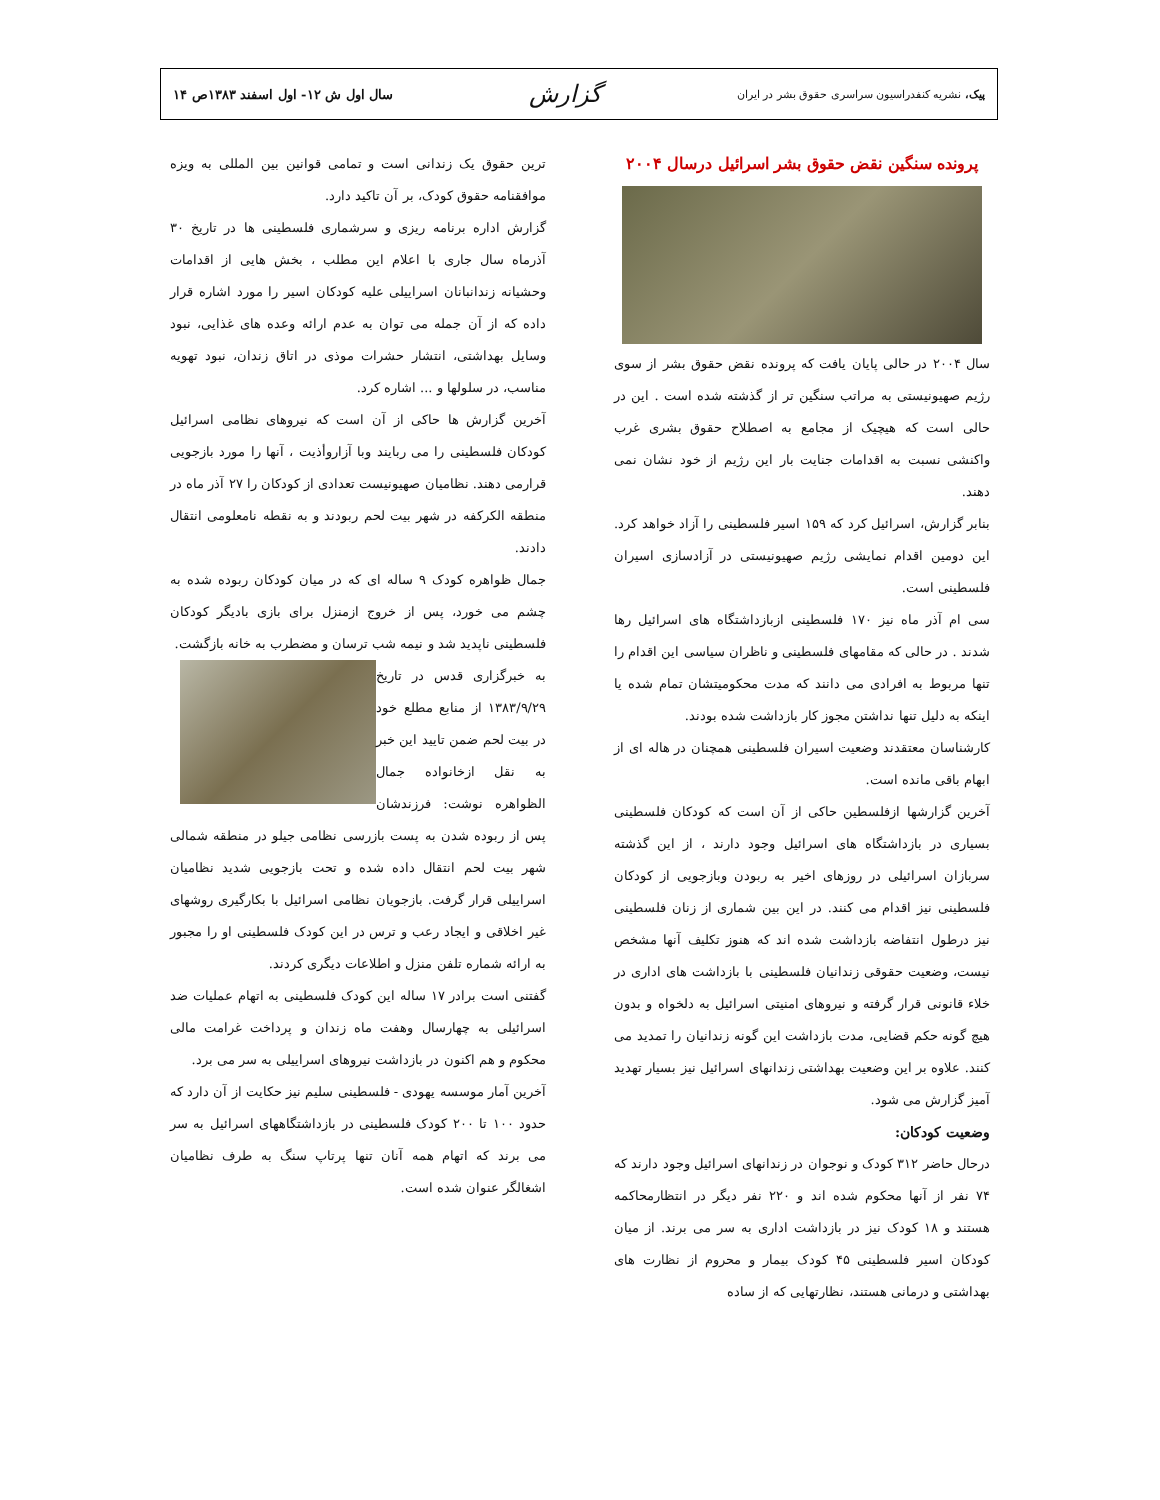پیک، نشریه کنفدراسیون سراسری حقوق بشر در ایران گزارش سال اول ش ۱۲- اول اسفند ۱۳۸۳ص ۱۴
پرونده سنگین نقض حقوق بشر اسرائیل درسال ۲۰۰۴
سال ۲۰۰۴ در حالی پایان یافت که پرونده نقض حقوق بشر از سوی رژیم صهیونیستی به مراتب سنگین تر از گذشته شده است . این در حالی است که هیچیک از مجامع به اصطلاح حقوق بشری غرب واکنشی نسبت به اقدامات جنایت بار این رژیم از خود نشان نمی دهند.
بنابر گزارش، اسرائیل کرد که ۱۵۹ اسیر فلسطینی را آزاد خواهد کرد. این دومین اقدام نمایشی رژیم صهیونیستی در آزادسازی اسیران فلسطینی است.
سی ام آذر ماه نیز ۱۷۰ فلسطینی ازبازداشتگاه های اسرائیل رها شدند . در حالی که مقامهای فلسطینی و ناظران سیاسی این اقدام را تنها مربوط به افرادی می دانند که مدت محکومیتشان تمام شده یا اینکه به دلیل تنها نداشتن مجوز کار بازداشت شده بودند.
کارشناسان معتقدند وضعیت اسیران فلسطینی همچنان در هاله ای از ابهام باقی مانده است.
آخرین گزارشها ازفلسطین حاکی از آن است که کودکان فلسطینی بسیاری در بازداشتگاه های اسرائیل وجود دارند ، از این گذشته سربازان اسرائیلی در روزهای اخیر به ربودن وبازجویی از کودکان فلسطینی نیز اقدام می کنند. در این بین شماری از زنان فلسطینی نیز درطول انتفاضه بازداشت شده اند که هنوز تکلیف آنها مشخص نیست، وضعیت حقوقی زندانیان فلسطینی با بازداشت های اداری در خلاء قانونی قرار گرفته و نیروهای امنیتی اسرائیل به دلخواه و بدون هیچ گونه حکم قضایی، مدت بازداشت این گونه زندانیان را تمدید می کنند. علاوه بر این وضعیت بهداشتی زندانهای اسرائیل نیز بسیار تهدید آمیز گزارش می شود.
وضعیت کودکان:
درحال حاضر ۳۱۲ کودک و نوجوان در زندانهای اسرائیل وجود دارند که ۷۴ نفر از آنها محکوم شده اند و ۲۲۰ نفر دیگر در انتظارمحاکمه هستند و ۱۸ کودک نیز در بازداشت اداری به سر می برند. از میان کودکان اسیر فلسطینی ۴۵ کودک بیمار و محروم از نظارت های بهداشتی و درمانی هستند، نظارتهایی که از ساده
ترین حقوق یک زندانی است و تمامی قوانین بین المللی به ویزه موافقنامه حقوق کودک، بر آن تاکید دارد.
گزارش اداره برنامه ریزی و سرشماری فلسطینی ها در تاریخ ۳۰ آذرماه سال جاری با اعلام این مطلب ، بخش هایی از اقدامات وحشیانه زندانبانان اسراییلی علیه کودکان اسیر را مورد اشاره قرار داده که از آن جمله می توان به عدم ارائه وعده های غذایی، نبود وسایل بهداشتی، انتشار حشرات موذی در اتاق زندان، نبود تهویه مناسب، در سلولها و ... اشاره کرد.
آخرین گزارش ها حاکی از آن است که نیروهای نظامی اسرائیل کودکان فلسطینی را می ربایند وبا آزاروأذیت ، آنها را مورد بازجویی قرارمی دهند. نظامیان صهیونیست تعدادی از کودکان را ۲۷ آذر ماه در منطقه الکرکفه در شهر بیت لحم ربودند و به نقطه نامعلومی انتقال دادند.
جمال ظواهره کودک ۹ ساله ای که در میان کودکان ربوده شده به چشم می خورد، پس از خروج ازمنزل برای بازی بادیگر کودکان فلسطینی ناپدید شد و نیمه شب ترسان و مضطرب به خانه بازگشت.
به خبرگزاری قدس در تاریخ ۱۳۸۳/۹/۲۹ از منابع مطلع خود در بیت لحم ضمن تایید این خبر به نقل ازخانواده جمال الظواهره نوشت: فرزندشان پس از ربوده شدن به پست بازرسی نظامی جیلو در منطقه شمالی شهر بیت لحم انتقال داده شده و تحت بازجویی شدید نظامیان اسراییلی قرار گرفت. بازجویان نظامی اسرائیل با بکارگیری روشهای غیر اخلاقی و ایجاد رعب و ترس در این کودک فلسطینی او را مجبور به ارائه شماره تلفن منزل و اطلاعات دیگری کردند.
گفتنی است برادر ۱۷ ساله این کودک فلسطینی به اتهام عملیات ضد اسرائیلی به چهارسال وهفت ماه زندان و پرداخت غرامت مالی محکوم و هم اکنون در بازداشت نیروهای اسراییلی به سر می برد.
آخرین آمار موسسه یهودی - فلسطینی سلیم نیز حکایت از آن دارد که حدود ۱۰۰ تا ۲۰۰ کودک فلسطینی در بازداشتگاههای اسرائیل به سر می برند که اتهام همه آنان تنها پرتاپ سنگ به طرف نظامیان اشغالگر عنوان شده است.